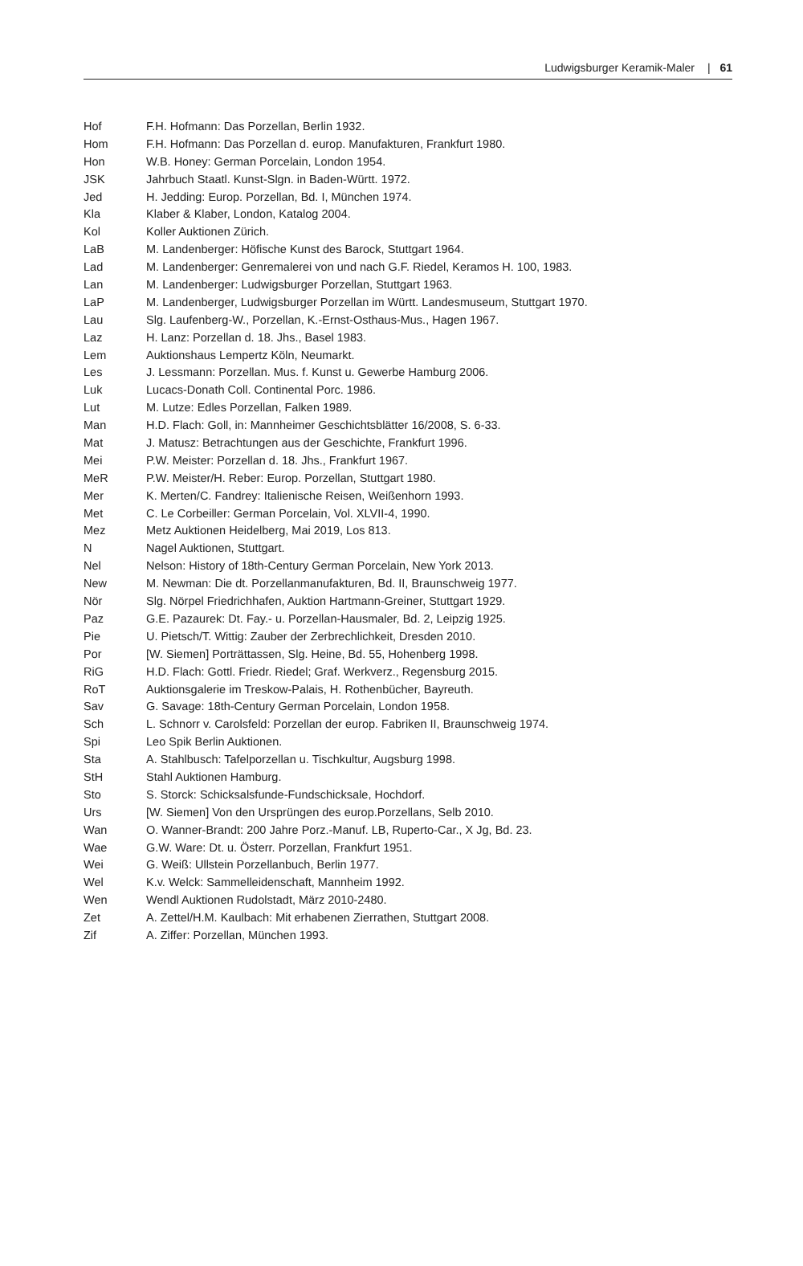Ludwigsburger Keramik-Maler | 61
| Hof | F.H. Hofmann: Das Porzellan, Berlin 1932. |
| Hom | F.H. Hofmann: Das Porzellan d. europ. Manufakturen, Frankfurt 1980. |
| Hon | W.B. Honey: German Porcelain, London 1954. |
| JSK | Jahrbuch Staatl. Kunst-Slgn. in Baden-Württ. 1972. |
| Jed | H. Jedding: Europ. Porzellan, Bd. I, München 1974. |
| Kla | Klaber & Klaber, London, Katalog 2004. |
| Kol | Koller Auktionen Zürich. |
| LaB | M. Landenberger: Höfische Kunst des Barock, Stuttgart 1964. |
| Lad | M. Landenberger: Genremalerei von und nach G.F. Riedel, Keramos H. 100, 1983. |
| Lan | M. Landenberger: Ludwigsburger Porzellan, Stuttgart 1963. |
| LaP | M. Landenberger, Ludwigsburger Porzellan im Württ. Landesmuseum, Stuttgart 1970. |
| Lau | Slg. Laufenberg-W., Porzellan, K.-Ernst-Osthaus-Mus., Hagen 1967. |
| Laz | H. Lanz: Porzellan d. 18. Jhs., Basel 1983. |
| Lem | Auktionshaus Lempertz Köln, Neumarkt. |
| Les | J. Lessmann: Porzellan. Mus. f. Kunst u. Gewerbe Hamburg 2006. |
| Luk | Lucacs-Donath Coll. Continental Porc. 1986. |
| Lut | M. Lutze: Edles Porzellan, Falken 1989. |
| Man | H.D. Flach: Goll, in: Mannheimer Geschichtsblätter 16/2008, S. 6-33. |
| Mat | J. Matusz: Betrachtungen aus der Geschichte, Frankfurt 1996. |
| Mei | P.W. Meister: Porzellan d. 18. Jhs., Frankfurt 1967. |
| MeR | P.W. Meister/H. Reber: Europ. Porzellan, Stuttgart 1980. |
| Mer | K. Merten/C. Fandrey: Italienische Reisen, Weißenhorn 1993. |
| Met | C. Le Corbeiller: German Porcelain, Vol. XLVII-4, 1990. |
| Mez | Metz Auktionen Heidelberg, Mai 2019, Los 813. |
| N | Nagel Auktionen, Stuttgart. |
| Nel | Nelson: History of 18th-Century German Porcelain, New York 2013. |
| New | M. Newman: Die dt. Porzellanmanufakturen, Bd. II, Braunschweig 1977. |
| Nör | Slg. Nörpel Friedrichhafen, Auktion Hartmann-Greiner, Stuttgart 1929. |
| Paz | G.E. Pazaurek: Dt. Fay.- u. Porzellan-Hausmaler, Bd. 2, Leipzig 1925. |
| Pie | U. Pietsch/T. Wittig: Zauber der Zerbrechlichkeit, Dresden 2010. |
| Por | [W. Siemen] Porträttassen, Slg. Heine, Bd. 55, Hohenberg 1998. |
| RiG | H.D. Flach: Gottl. Friedr. Riedel; Graf. Werkverz., Regensburg 2015. |
| RoT | Auktionsgalerie im Treskow-Palais, H. Rothenbücher, Bayreuth. |
| Sav | G. Savage: 18th-Century German Porcelain, London 1958. |
| Sch | L. Schnorr v. Carolsfeld: Porzellan der europ. Fabriken II, Braunschweig 1974. |
| Spi | Leo Spik Berlin Auktionen. |
| Sta | A. Stahlbusch: Tafelporzellan u. Tischkultur, Augsburg 1998. |
| StH | Stahl Auktionen Hamburg. |
| Sto | S. Storck: Schicksalsfunde-Fundschicksale, Hochdorf. |
| Urs | [W. Siemen] Von den Ursprüngen des europ.Porzellans, Selb 2010. |
| Wan | O. Wanner-Brandt: 200 Jahre Porz.-Manuf. LB, Ruperto-Car., X Jg, Bd. 23. |
| Wae | G.W. Ware: Dt. u. Österr. Porzellan, Frankfurt 1951. |
| Wei | G. Weiß: Ullstein Porzellanbuch, Berlin 1977. |
| Wel | K.v. Welck: Sammelleidenschaft, Mannheim 1992. |
| Wen | Wendl Auktionen Rudolstadt, März 2010-2480. |
| Zet | A. Zettel/H.M. Kaulbach: Mit erhabenen Zierrathen, Stuttgart 2008. |
| Zif | A. Ziffer: Porzellan, München 1993. |